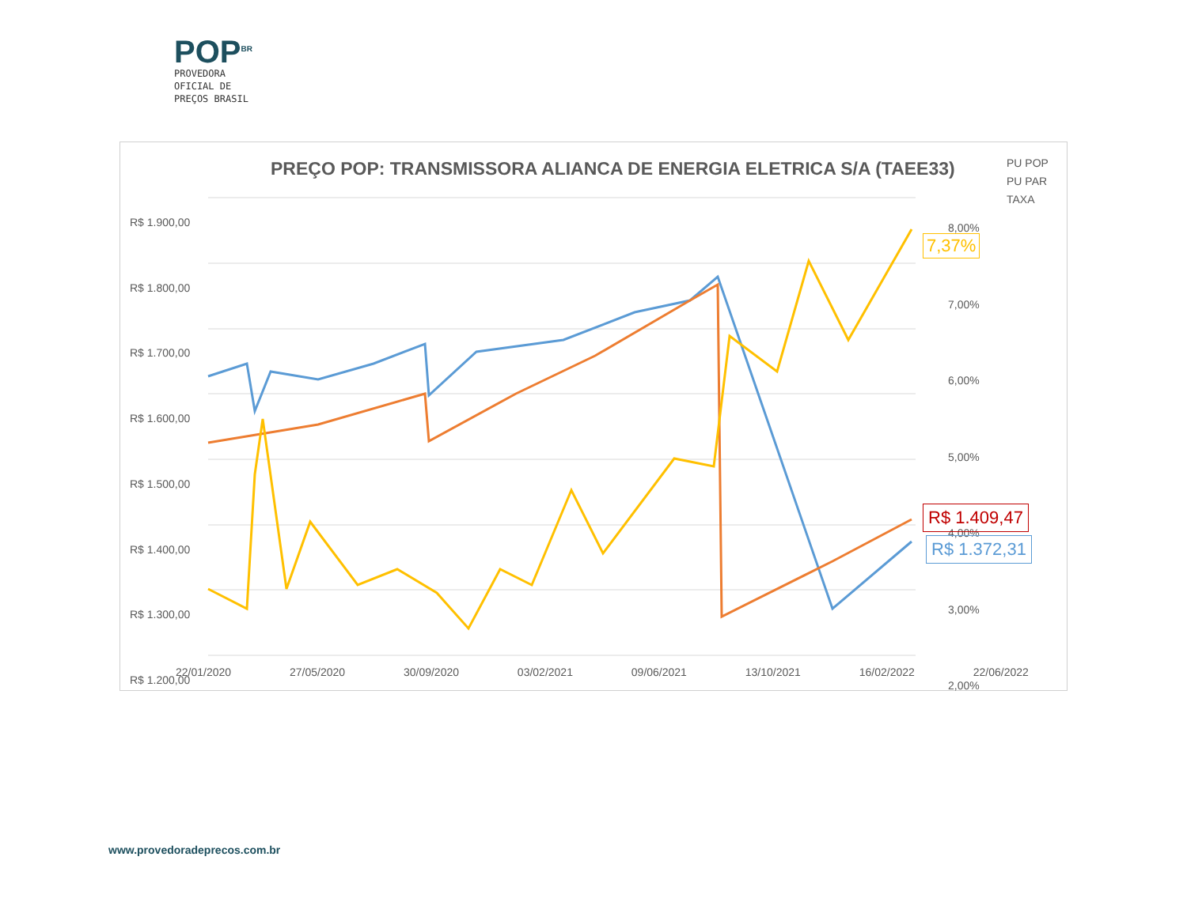POP<sup>BR</sup>
PROVEDORA
OFICIAL DE
PREÇOS BRASIL
PREÇO POP: TRANSMISSORA ALIANCA DE ENERGIA ELETRICA S/A (TAEE33)
PU POP
PU PAR
TAXA
R$ 1.900,00
R$ 1.800,00
R$ 1.700,00
R$ 1.600,00
R$ 1.500,00
R$ 1.400,00
R$ 1.300,00
R$ 1.200,00
8,00%
7,00%
6,00%
5,00%
4,00%
3,00%
2,00%
22/01/2020 27/05/2020 30/09/2020 03/02/2021 09/06/2021 13/10/2021 16/02/2022 22/06/2022
7,37%
R$ 1.409,47
R$ 1.372,31
www.provedoradeprecos.com.br